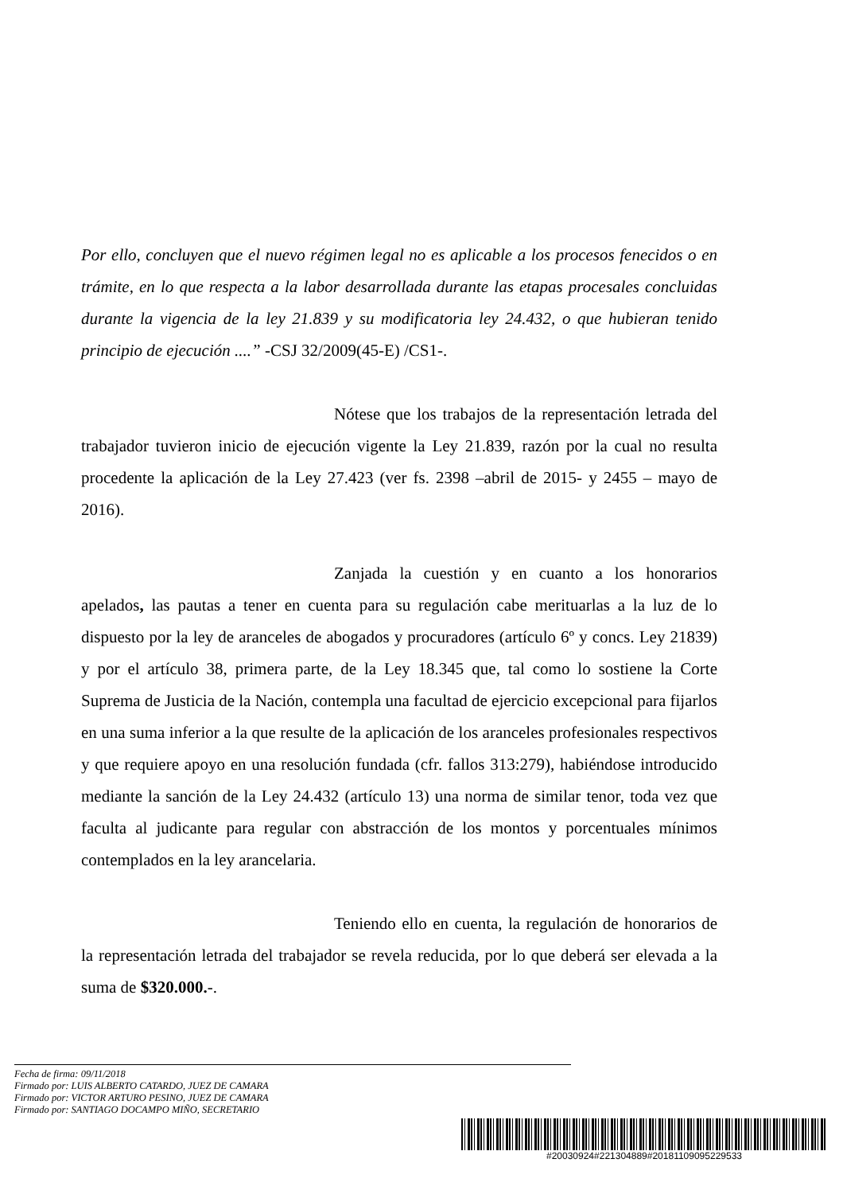Por ello, concluyen que el nuevo régimen legal no es aplicable a los procesos fenecidos o en trámite, en lo que respecta a la labor desarrollada durante las etapas procesales concluidas durante la vigencia de la ley 21.839 y su modificatoria ley 24.432, o que hubieran tenido principio de ejecución ....” -CSJ 32/2009(45-E) /CS1-.
Nótese que los trabajos de la representación letrada del trabajador tuvieron inicio de ejecución vigente la Ley 21.839, razón por la cual no resulta procedente la aplicación de la Ley 27.423 (ver fs. 2398 –abril de 2015- y 2455 – mayo de 2016).
Zanjada la cuestión y en cuanto a los honorarios apelados, las pautas a tener en cuenta para su regulación cabe merituarlas a la luz de lo dispuesto por la ley de aranceles de abogados y procuradores (artículo 6º y concs. Ley 21839) y por el artículo 38, primera parte, de la Ley 18.345 que, tal como lo sostiene la Corte Suprema de Justicia de la Nación, contempla una facultad de ejercicio excepcional para fijarlos en una suma inferior a la que resulte de la aplicación de los aranceles profesionales respectivos y que requiere apoyo en una resolución fundada (cfr. fallos 313:279), habiéndose introducido mediante la sanción de la Ley 24.432 (artículo 13) una norma de similar tenor, toda vez que faculta al judicante para regular con abstracción de los montos y porcentuales mínimos contemplados en la ley arancelaria.
Teniendo ello en cuenta, la regulación de honorarios de la representación letrada del trabajador se revela reducida, por lo que deberá ser elevada a la suma de $320.000.-.
Fecha de firma: 09/11/2018
Firmado por: LUIS ALBERTO CATARDO, JUEZ DE CAMARA
Firmado por: VICTOR ARTURO PESINO, JUEZ DE CAMARA
Firmado por: SANTIAGO DOCAMPO MIÑO, SECRETARIO
#20030924#221304889#20181109095229533